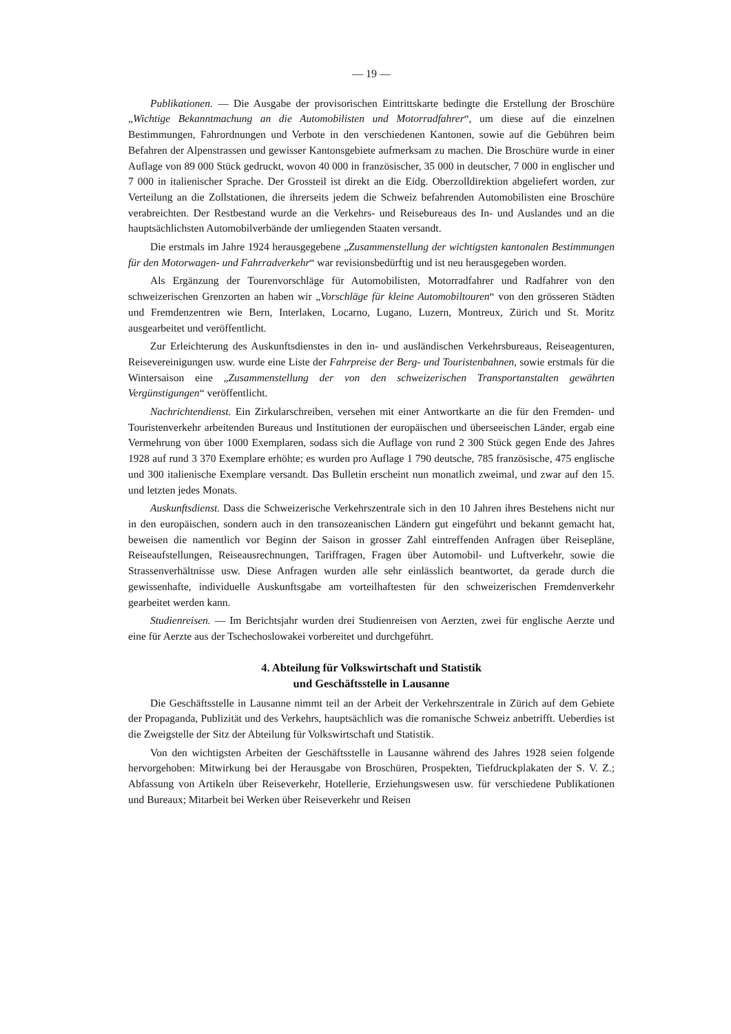— 19 —
Publikationen. — Die Ausgabe der provisorischen Eintrittskarte bedingte die Erstellung der Broschüre „Wichtige Bekanntmachung an die Automobilisten und Motorradfahrer“, um diese auf die einzelnen Bestimmungen, Fahrordnungen und Verbote in den verschiedenen Kantonen, sowie auf die Gebühren beim Befahren der Alpenstrassen und gewisser Kantonsgebiete aufmerksam zu machen. Die Broschüre wurde in einer Auflage von 89 000 Stück gedruckt, wovon 40 000 in französischer, 35 000 in deutscher, 7 000 in englischer und 7 000 in italienischer Sprache. Der Grossteil ist direkt an die Eidg. Oberzolldirektion abgeliefert worden, zur Verteilung an die Zollstationen, die ihrerseits jedem die Schweiz befahrenden Automobilisten eine Broschüre verabreichten. Der Restbestand wurde an die Verkehrs- und Reisebureaus des In- und Auslandes und an die hauptsächlichsten Automobilverbände der umliegenden Staaten versandt.
Die erstmals im Jahre 1924 herausgegebene „Zusammenstellung der wichtigsten kantonalen Bestimmungen für den Motorwagen- und Fahrradverkehr“ war revisionsbedürftig und ist neu herausgegeben worden.
Als Ergänzung der Tourenvorschläge für Automobilisten, Motorradfahrer und Radfahrer von den schweizerischen Grenzorten an haben wir „Vorschläge für kleine Automobiltouren“ von den grösseren Städten und Fremdenzentren wie Bern, Interlaken, Locarno, Lugano, Luzern, Montreux, Zürich und St. Moritz ausgearbeitet und veröffentlicht.
Zur Erleichterung des Auskunftsdienstes in den in- und ausländischen Verkehrsbureaus, Reiseagenturen, Reisevereinigungen usw. wurde eine Liste der Fahrpreise der Berg- und Touristenbahnen, sowie erstmals für die Wintersaison eine „Zusammenstellung der von den schweizerischen Transportanstalten gewährten Vergünstigungen“ veröffentlicht.
Nachrichtendienst. Ein Zirkularschreiben, versehen mit einer Antwortkarte an die für den Fremden- und Touristenverkehr arbeitenden Bureaus und Institutionen der europäischen und überseeischen Länder, ergab eine Vermehrung von über 1000 Exemplaren, sodass sich die Auflage von rund 2 300 Stück gegen Ende des Jahres 1928 auf rund 3 370 Exemplare erhöhte; es wurden pro Auflage 1 790 deutsche, 785 französische, 475 englische und 300 italienische Exemplare versandt. Das Bulletin erscheint nun monatlich zweimal, und zwar auf den 15. und letzten jedes Monats.
Auskunftsdienst. Dass die Schweizerische Verkehrszentrale sich in den 10 Jahren ihres Bestehens nicht nur in den europäischen, sondern auch in den transozeanischen Ländern gut eingeführt und bekannt gemacht hat, beweisen die namentlich vor Beginn der Saison in grosser Zahl eintreffenden Anfragen über Reisepläne, Reiseaufstellungen, Reiseausrechnungen, Tariffragen, Fragen über Automobil- und Luftverkehr, sowie die Strassenverhältnisse usw. Diese Anfragen wurden alle sehr einlässlich beantwortet, da gerade durch die gewissenhafte, individuelle Auskunftsgabe am vorteilhaftesten für den schweizerischen Fremdenverkehr gearbeitet werden kann.
Studienreisen. — Im Berichtsjahr wurden drei Studienreisen von Aerzten, zwei für englische Aerzte und eine für Aerzte aus der Tschechoslowakei vorbereitet und durchgeführt.
4. Abteilung für Volkswirtschaft und Statistik
und Geschäftsstelle in Lausanne
Die Geschäftsstelle in Lausanne nimmt teil an der Arbeit der Verkehrszentrale in Zürich auf dem Gebiete der Propaganda, Publizität und des Verkehrs, hauptsächlich was die romanische Schweiz anbetrifft. Ueberdies ist die Zweigstelle der Sitz der Abteilung für Volkswirtschaft und Statistik.
Von den wichtigsten Arbeiten der Geschäftsstelle in Lausanne während des Jahres 1928 seien folgende hervorgehoben: Mitwirkung bei der Herausgabe von Broschüren, Prospekten, Tiefdruckplakaten der S. V. Z.; Abfassung von Artikeln über Reiseverkehr, Hotellerie, Erziehungswesen usw. für verschiedene Publikationen und Bureaux; Mitarbeit bei Werken über Reiseverkehr und Reisen